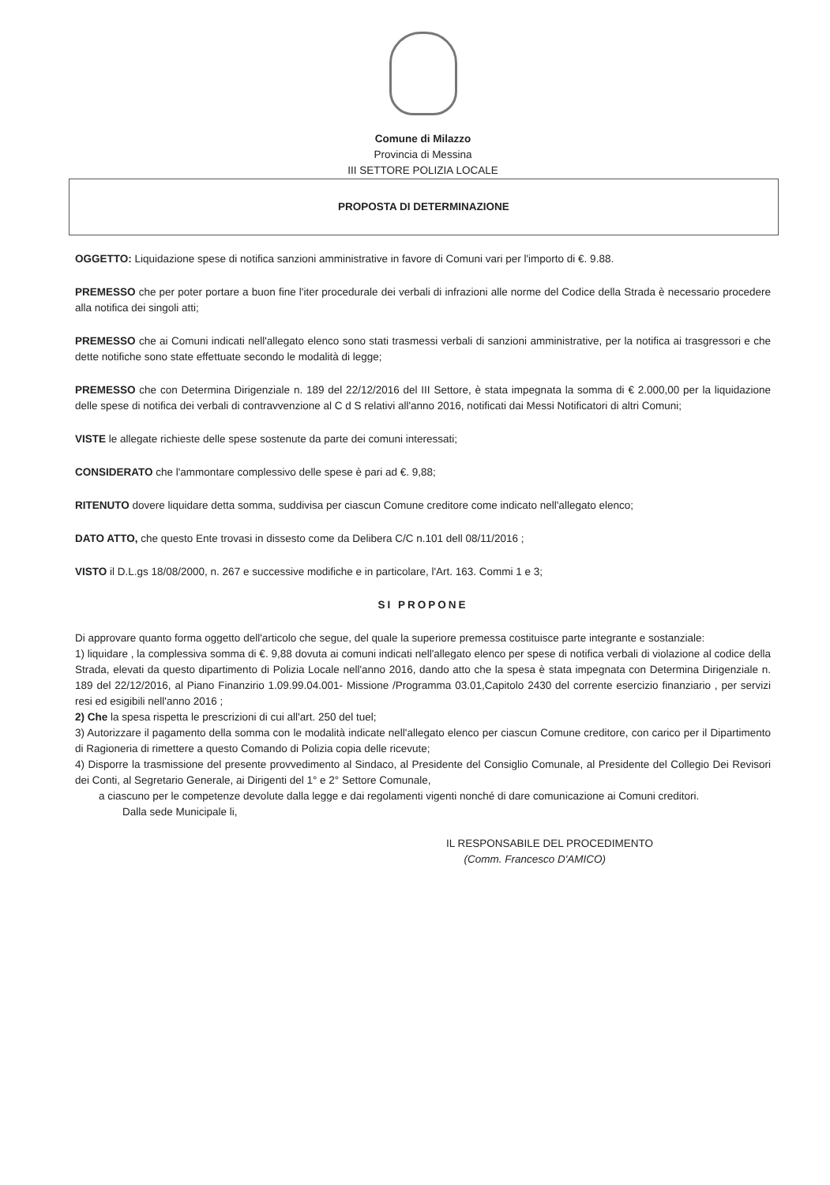Comune di Milazzo
Provincia di Messina
III SETTORE POLIZIA LOCALE
PROPOSTA DI DETERMINAZIONE
OGGETTO: Liquidazione spese di notifica sanzioni amministrative in favore di Comuni vari per l'importo di €. 9.88.
PREMESSO che per poter portare a buon fine l'iter procedurale dei verbali di infrazioni alle norme del Codice della Strada è necessario procedere alla notifica dei singoli atti;
PREMESSO che ai Comuni indicati nell'allegato elenco sono stati trasmessi verbali di sanzioni amministrative, per la notifica ai trasgressori e che dette notifiche sono state effettuate secondo le modalità di legge;
PREMESSO che con Determina Dirigenziale n. 189 del 22/12/2016 del III Settore, è stata impegnata la somma di € 2.000,00 per la liquidazione delle spese di notifica dei verbali di contravvenzione al C d S relativi all'anno 2016, notificati dai Messi Notificatori di altri Comuni;
VISTE le allegate richieste delle spese sostenute da parte dei comuni interessati;
CONSIDERATO che l'ammontare complessivo delle spese è pari ad €. 9,88;
RITENUTO dovere liquidare detta somma, suddivisa per ciascun Comune creditore come indicato nell'allegato elenco;
DATO ATTO, che questo Ente trovasi in dissesto come da Delibera C/C n.101 dell 08/11/2016 ;
VISTO il D.L.gs 18/08/2000, n. 267 e successive modifiche e in particolare, l'Art. 163. Commi 1 e 3;
SI PROPONE
Di approvare quanto forma oggetto dell'articolo che segue, del quale la superiore premessa costituisce parte integrante e sostanziale:
1) liquidare , la complessiva somma di €. 9,88 dovuta ai comuni indicati nell'allegato elenco per spese di notifica verbali di violazione al codice della Strada, elevati da questo dipartimento di Polizia Locale nell'anno 2016, dando atto che la spesa è stata impegnata con Determina Dirigenziale n. 189 del 22/12/2016, al Piano Finanzirio 1.09.99.04.001- Missione /Programma 03.01,Capitolo 2430 del corrente esercizio finanziario , per servizi resi ed esigibili nell'anno 2016 ;
2) Che la spesa rispetta le prescrizioni di cui all'art. 250 del tuel;
3) Autorizzare il pagamento della somma con le modalità indicate nell'allegato elenco per ciascun Comune creditore, con carico per il Dipartimento di Ragioneria di rimettere a questo Comando di Polizia copia delle ricevute;
4) Disporre la trasmissione del presente provvedimento al Sindaco, al Presidente del Consiglio Comunale, al Presidente del Collegio Dei Revisori dei Conti, al Segretario Generale, ai Dirigenti del 1° e 2° Settore Comunale,
a ciascuno per le competenze devolute dalla legge e dai regolamenti vigenti nonché di dare comunicazione ai Comuni creditori.
Dalla sede Municipale li,
IL RESPONSABILE DEL PROCEDIMENTO
(Comm. Francesco D'AMICO)